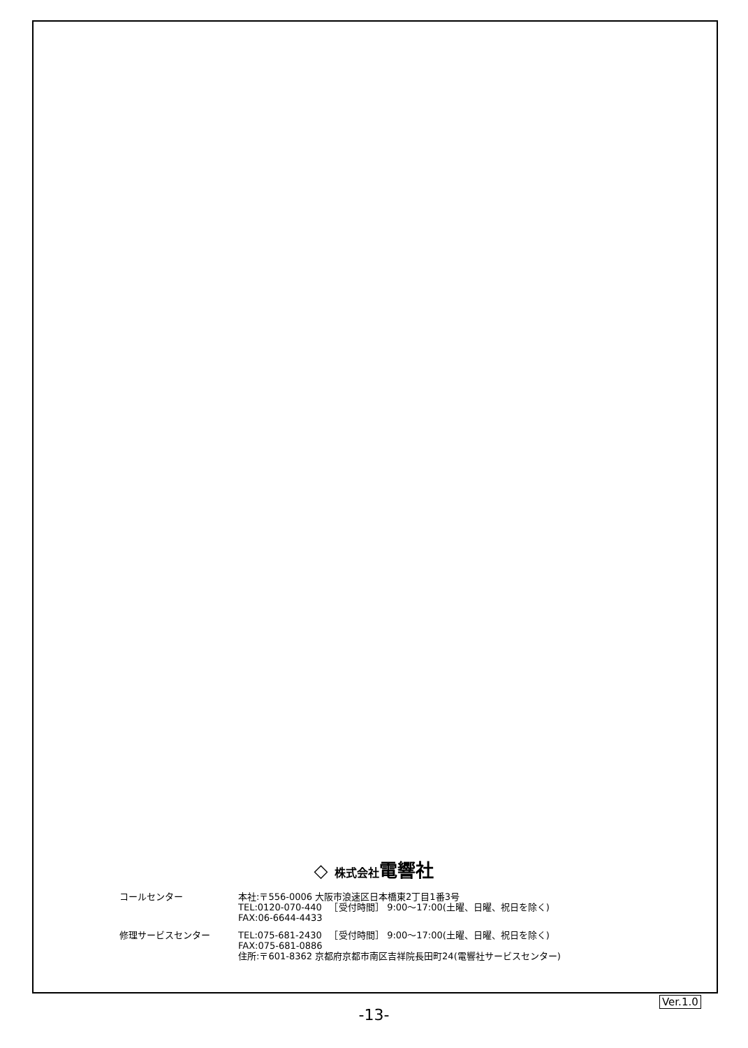◇ 株式会社電響社
| コールセンター | 本社:〒556-0006 大阪市浪速区日本橋東2丁目1番3号 TEL:0120-070-440 ［受付時間］ 9:00〜17:00(土曜、日曜、祝日を除く) FAX:06-6644-4433 |
| 修理サービスセンター | TEL:075-681-2430 ［受付時間］ 9:00〜17:00(土曜、日曜、祝日を除く) FAX:075-681-0886 住所:〒601-8362 京都府京都市南区吉祥院長田町24(電響社サービスセンター) |
Ver.1.0
-13-